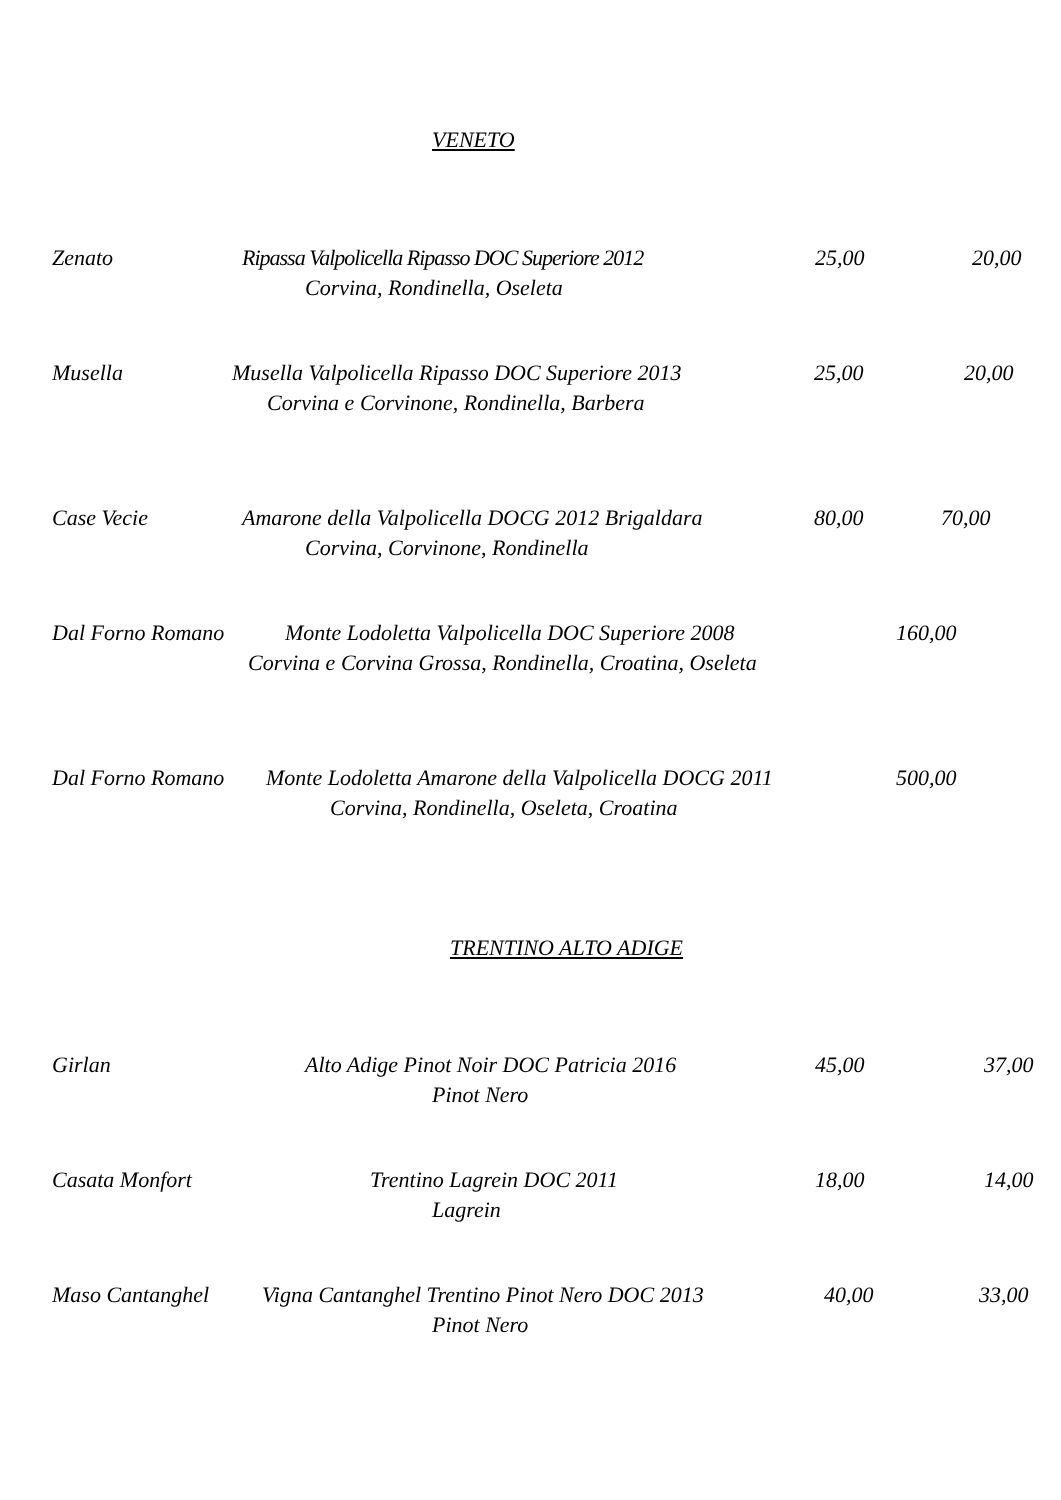VENETO
Zenato Ripassa Valpolicella Ripasso DOC Superiore 2012 25,00 20,00
Corvina, Rondinella, Oseleta
Musella Musella Valpolicella Ripasso DOC Superiore 2013 25,00 20,00
Corvina e Corvinone, Rondinella, Barbera
Case Vecie Amarone della Valpolicella DOCG 2012 Brigaldara 80,00 70,00
Corvina, Corvinone, Rondinella
Dal Forno Romano Monte Lodoletta Valpolicella DOC Superiore 2008 160,00
Corvina e Corvina Grossa, Rondinella, Croatina, Oseleta
Dal Forno Romano Monte Lodoletta Amarone della Valpolicella DOCG 2011 500,00
Corvina, Rondinella, Oseleta, Croatina
TRENTINO ALTO ADIGE
Girlan Alto Adige Pinot Noir DOC Patricia 2016 45,00 37,00
Pinot Nero
Casata Monfort Trentino Lagrein DOC 2011 18,00 14,00
Lagrein
Maso Cantanghel Vigna Cantanghel Trentino Pinot Nero DOC 2013 40,00 33,00
Pinot Nero